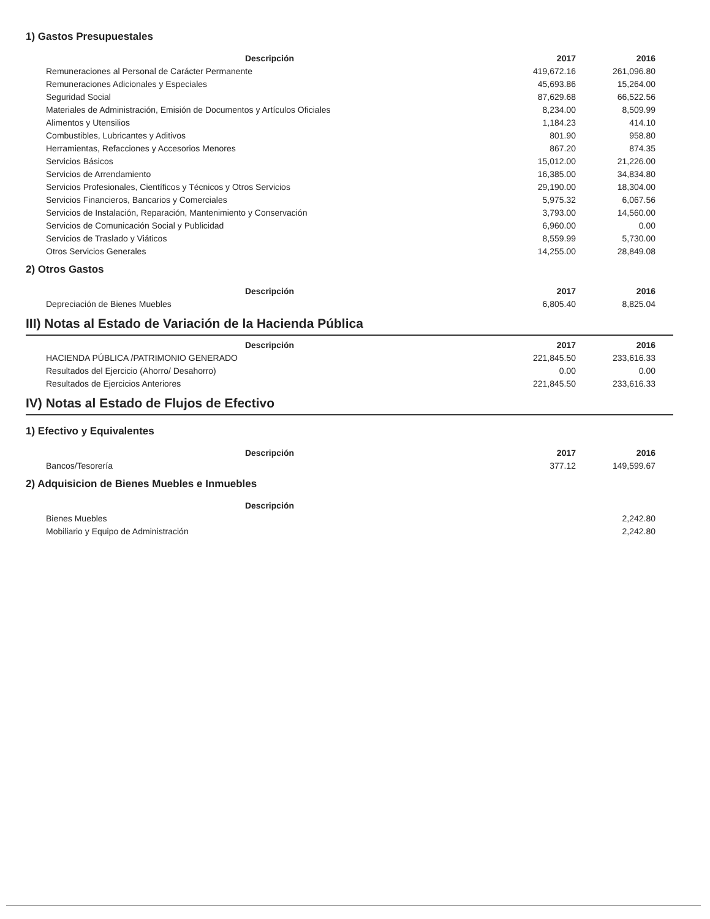1) Gastos Presupuestales
| Descripción | 2017 | 2016 |
| --- | --- | --- |
| Remuneraciones al Personal de Carácter Permanente | 419,672.16 | 261,096.80 |
| Remuneraciones Adicionales y Especiales | 45,693.86 | 15,264.00 |
| Seguridad Social | 87,629.68 | 66,522.56 |
| Materiales de Administración, Emisión de Documentos y Artículos Oficiales | 8,234.00 | 8,509.99 |
| Alimentos y Utensilios | 1,184.23 | 414.10 |
| Combustibles, Lubricantes y Aditivos | 801.90 | 958.80 |
| Herramientas, Refacciones y Accesorios Menores | 867.20 | 874.35 |
| Servicios Básicos | 15,012.00 | 21,226.00 |
| Servicios de Arrendamiento | 16,385.00 | 34,834.80 |
| Servicios Profesionales, Científicos y Técnicos y Otros Servicios | 29,190.00 | 18,304.00 |
| Servicios Financieros, Bancarios y Comerciales | 5,975.32 | 6,067.56 |
| Servicios de Instalación, Reparación, Mantenimiento y Conservación | 3,793.00 | 14,560.00 |
| Servicios de Comunicación Social y Publicidad | 6,960.00 | 0.00 |
| Servicios de Traslado y Viáticos | 8,559.99 | 5,730.00 |
| Otros Servicios Generales | 14,255.00 | 28,849.08 |
2) Otros Gastos
| Descripción | 2017 | 2016 |
| --- | --- | --- |
| Depreciación de Bienes Muebles | 6,805.40 | 8,825.04 |
III) Notas al Estado de Variación de la Hacienda Pública
| Descripción | 2017 | 2016 |
| --- | --- | --- |
| HACIENDA PÚBLICA /PATRIMONIO GENERADO | 221,845.50 | 233,616.33 |
| Resultados del Ejercicio (Ahorro/ Desahorro) | 0.00 | 0.00 |
| Resultados de Ejercicios Anteriores | 221,845.50 | 233,616.33 |
IV) Notas al Estado de Flujos de Efectivo
1) Efectivo y Equivalentes
| Descripción | 2017 | 2016 |
| --- | --- | --- |
| Bancos/Tesorería | 377.12 | 149,599.67 |
2) Adquisicion de Bienes Muebles e Inmuebles
| Descripción | | |
| --- | --- | --- |
| Bienes Muebles | | 2,242.80 |
| Mobiliario y Equipo de Administración | | 2,242.80 |